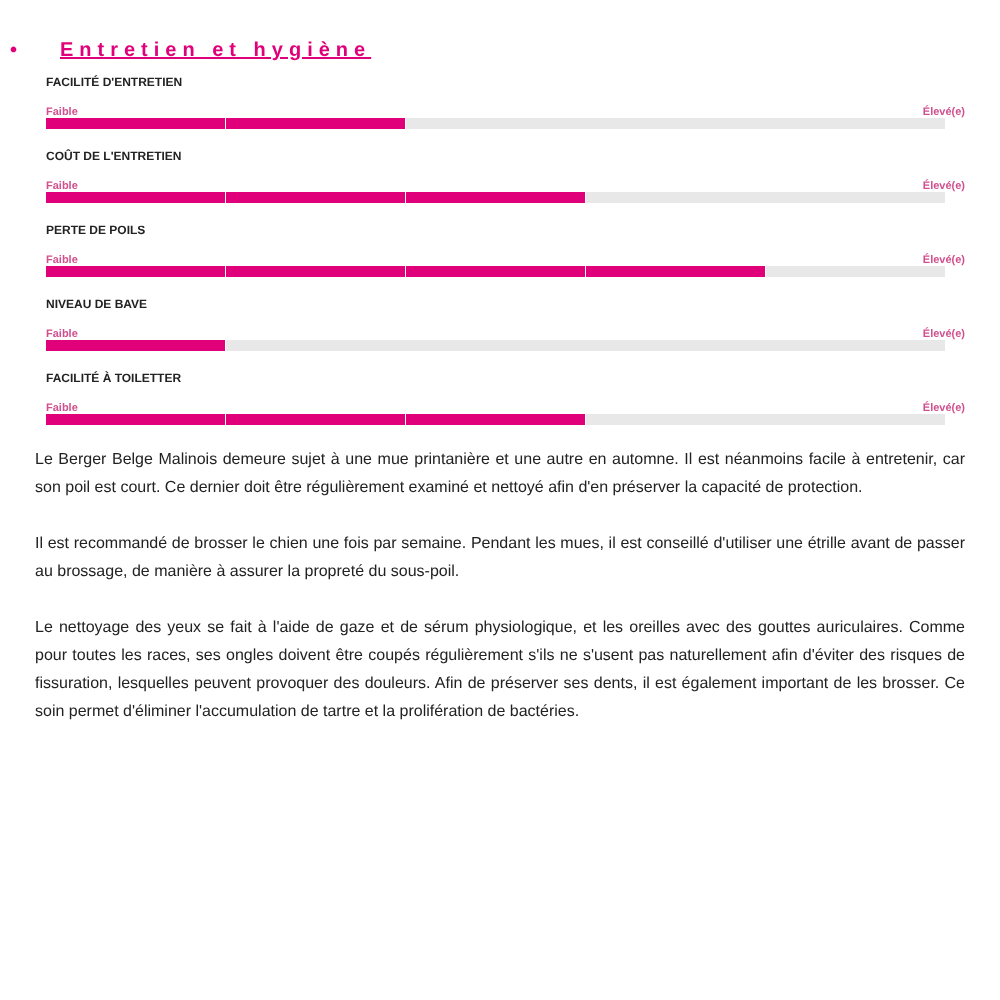• Entretien et hygiène
FACILITÉ D'ENTRETIEN
Faible Élevé(e)
COÛT DE L'ENTRETIEN
Faible Élevé(e)
PERTE DE POILS
Faible Élevé(e)
NIVEAU DE BAVE
Faible Élevé(e)
FACILITÉ À TOILETTER
Faible Élevé(e)
Le Berger Belge Malinois demeure sujet à une mue printanière et une autre en automne. Il est néanmoins facile à entretenir, car son poil est court. Ce dernier doit être régulièrement examiné et nettoyé afin d'en préserver la capacité de protection.
Il est recommandé de brosser le chien une fois par semaine. Pendant les mues, il est conseillé d'utiliser une étrille avant de passer au brossage, de manière à assurer la propreté du sous-poil.
Le nettoyage des yeux se fait à l'aide de gaze et de sérum physiologique, et les oreilles avec des gouttes auriculaires. Comme pour toutes les races, ses ongles doivent être coupés régulièrement s'ils ne s'usent pas naturellement afin d'éviter des risques de fissuration, lesquelles peuvent provoquer des douleurs. Afin de préserver ses dents, il est également important de les brosser. Ce soin permet d'éliminer l'accumulation de tartre et la prolifération de bactéries.